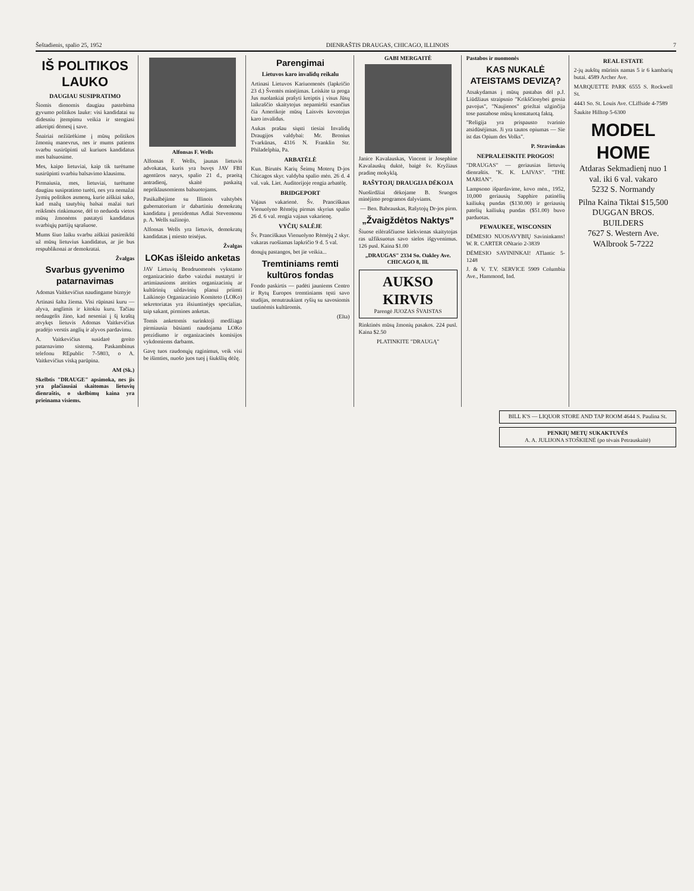Šeštadienis, spalio 25, 1952 DIENRAŠTIS DRAUGAS, CHICAGO, ILLINOIS 7
IŠ POLITIKOS LAUKO
DAUGIAU SUSIPRATIMO
Šiomis dienomis daugiau pastebima gyvumo politikos lauke: visi kandidatai su didesniu įtempimu veikia ir stengiasi atkreipti dėmesį į save.
Šnairiai nežiūrėkime į mūsų politikos žmonių manevrus, nes ir mums patiems svarbu susirūpinti už kuriuos kandidatus mes balsuosime.
Mes, kaipo lietuviai, kaip tik turėtume susirūpinti svarbiu balsavimo klausimu.
Pirmaiusia, mes, lietuviai, turėtume daugiau susipratimo turėti, nes yra nemažai žymių politikos asmenų, kurie aiškiai sako, kad mažų tautybių balsai mažai turi reikšmės rinkimuose, dėl to neduoda vietos mūsų žmonėms pastatyti kandidatus svarbiųjų partijų sąrašuose.
Mums šiuo laiku svarbu aiškiai pasireikšti už mūsų lietuvius kandidatus, ar jie bus respublikonai ar demokratai.
Žvalgas
Svarbus gyvenimo patarnavimas
Adomas Vaitkevičius naudingame biznyje
Artinasi šalta žiema. Visi rūpinasi kuru — alyva, anglimis ir kitokiu kuru. Tačiau nedaugelis žino, kad neseniai į šį kraštą atvykęs lietuvis Adomas Vaitkevičius pradėjo verstis anglių ir alyvos pardavimu.
A. Vaitkevičius susidarė greito patarnavimo sistemą. Paskambinus telefonu REpublic 7-5803, o A. Vaitkevičius viską parūpina.
AM (Sk.)
Skelbtis "DRAUGE" apsimoka, nes jis yra plačiausiai skaitomas lietuvių dienraštis, o skelbimų kaina yra prieinama visiems.
Alfonsas F. Wells
Alfonsas F. Wells, jaunas lietuvis advokatas, kuris yra buvęs JAV FBI agentūros narys, spalio 21 d., praeitą antradienį, skaitė paskaitą nepriklausomiems balsuotojams.
Pasikalbėjime su Illinois valstybės gubernatorium ir dabartiniu demokratų kandidatu į prezidentus Adlai Stevensonu p. A. Wells sužinojo.
Alfonsas Wells yra lietuvis, demokratų kandidatas į miesto teisėjus.
Žvalgas
LOKas išleido anketas
JAV Lietuvių Bendruomenės vykstamo organizacinio darbo vaizdui nustatyti ir artimiausioms ateities organizacinių ar kultūrinių uždavinių planui priimti Laikinojo Organizacinio Komiteto (LOKo) sekretoriatas yra išsiuntinėjęs specialias, taip sakant, pirmines anketas.
Tomis anketomis surinktoji medžiaga pirmiausia būsianti naudojama LOKo prezidiumo ir organizacinės komisijos vykdomiems darbams.
Gavę tuos raudonųjų raginimus, veik visi be išimties, nuošo juos tuoj į šiukšlių dėžę.
Parengimai
Lietuvos karo invalidų reikalu
Artinasi Lietuvos Kariuomenės (lapkričio 23 d.) Šventės minėjimas. Leiskite ta proga Jus nuolankiai prašyti kreiptis į visus Jūsų laikraščio skaitytojus nepamiršti esančius čia Amerikoje mūsų Laisvės kovotojus karo invalidus.
Aukas prašau siųsti tiesiai Invalidų Draugijos valdybai: Mr. Bronius Tvarkūnas, 4316 N. Franklin Str. Philadelphia, Pa.
ARBATĖLĖ
Kun. Birutės Karių Šeimų Moterų D-jos Chicagos skyr. valdyba spalio mėn. 26 d. 4 val. vak. Liet. Auditorijoje rengia arbatėlę.
BRIDGEPORT
Vajaus vakarienė. Šv. Pranciškaus Vienuolyno Rėmėjų pirmas skyrius spalio 26 d. 6 val. rengia vajaus vakarienę.
VYČIŲ SALĖJE
Šv. Pranciškaus Vienuolyno Rėmėjų 2 skyr. vakaras ruošiamas lapkričio 9 d. 5 val.
donųjų pastangos, bet jie veikia...
Tremtiniams remti kultūros fondas
Fondo paskirtis — padėti jauniems Centro ir Rytų Europos tremtiniams tęsti savo studijas, nenutraukiant ryšių su savosiomis tautinėmis kultūromis.
(Elta)
GABI MERGAITĖ
Janice Kavalauskas, Vincent ir Josephine Kavalauskų duktė, baigė šv. Kryžiaus pradinę mokyklą.
RAŠYTOJŲ DRAUGIJA DĖKOJA
Nuoširdžiai dėkojame B. Sruogos minėjimo programos dalyviams.
— Ben. Babrauskas, Rašytojų Dr-jos pirm.
„Žvaigždėtos Naktys"
Šiuose eilėraščiuose kiekvienas skaitytojas ras užfiksuotus savo sielos išgyvenimus. 126 pusl. Kaina $1.00
„DRAUGAS" 2334 So. Oakley Ave. CHICAGO 8, Ill.
AUKSO KIRVIS
Parengė JUOZAS ŠVAISTAS
Rinktinės mūsų žmonių pasakos. 224 pusl. Kaina $2.50
PLATINKITE "DRAUGĄ"
Pastabos ir nuomonės
KAS NUKALĖ ATEISTAMS DEVIZĄ?
Atsakydamas į mūsų pastabas dėl p.J. Liūdžiaus straipsnio "Krikščionybei gresia pavojus", "Naujienos" griežtai užginčija tose pastabose mūsų konstatuotą faktą.
"Religija yra prispausto tvarinio atsidūsėjimas. Ji yra tautos opiumas — Sie ist das Opium des Volks".
P. Stravinskas
NEPRALEISKITE PROGOS!
"DRAUGAS" — geriausias lietuvių dienraštis. "K. K. LAIVAS". "THE MARIAN".
Lampsono išpardavime, kovo mėn., 1952, 10,000 geriausių Sapphire patinėlių kailiukų pundas ($130.00) ir geriausių patelių kailiukų pundas ($51.00) buvo parduotas.
PEWAUKEE, WISCONSIN
DĖMESIO NUOSAVYBIŲ Savininkams! W. R. CARTER ONtario 2-3839
DĖMESIO SAVININKAI! ATlantic 5-1248
J. & V. T.V. SERVICE 5909 Columbia Ave., Hammond, Ind.
REAL ESTATE
2-jų aukštų mūrinis namas 5 ir 6 kambarių butai. 4589 Archer Ave.
MARQUETTE PARK 6555 S. Rockwell St.
4443 So. St. Louis Ave. CLiffside 4-7589
Šaukite Hilltop 5-6300
MODEL HOME
Atdaras Sekmadienį nuo 1 val. iki 6 val. vakaro
5232 S. Normandy
Pilna Kaina Tiktai $15,500
DUGGAN BROS. BUILDERS
7627 S. Western Ave.
WAlbrook 5-7222
BILL K'S — LIQUOR STORE AND TAP ROOM 4644 S. Paulina St.
PENKIŲ METŲ SUKAKTUVĖS
A. A. JULIJONA STOŠKIENĖ (po tėvais Petrauskaitė)